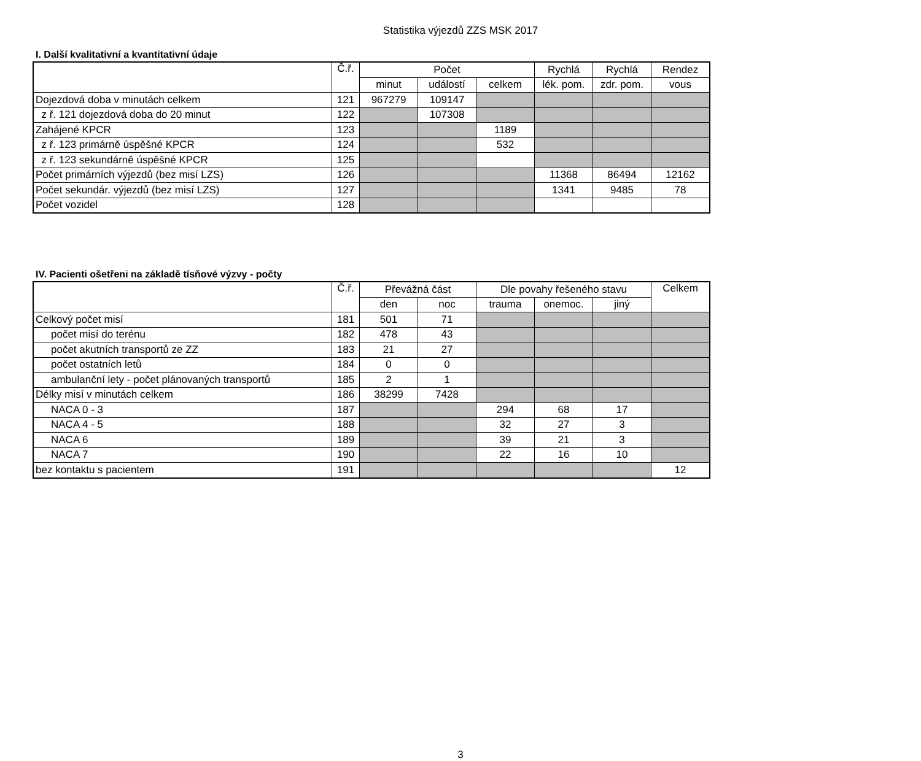Statistika výjezdů ZZS MSK 2017
I. Další kvalitativní a kvantitativní údaje
| | Č.ř. | Počet | | | Rychlá | Rychlá | Rendez |
| --- | --- | --- | --- | --- | --- | --- | --- |
| | | minut | událostí | celkem | lék. pom. | zdr. pom. | vous |
| Dojezdová doba v minutách celkem | 121 | 967279 | 109147 | | | | |
| z ř. 121 dojezdová doba do 20 minut | 122 | | 107308 | | | | |
| Zahájené KPCR | 123 | | | 1189 | | | |
| z ř. 123 primárně úspěšné KPCR | 124 | | | 532 | | | |
| z ř. 123 sekundárně úspěšné KPCR | 125 | | | | | | |
| Počet primárních výjezdů (bez misí LZS) | 126 | | | | 11368 | 86494 | 12162 |
| Počet sekundár. výjezdů (bez misí LZS) | 127 | | | | 1341 | 9485 | 78 |
| Počet vozidel | 128 | | | | | | |
IV. Pacienti ošetřeni na základě tísňové výzvy - počty
| | Č.ř. | Převážná část | | Dle povahy řešeného stavu | | | Celkem |
| --- | --- | --- | --- | --- | --- | --- | --- |
| | | den | noc | trauma | onemoc. | jiný | |
| Celkový počet misí | 181 | 501 | 71 | | | | |
| počet misí do terénu | 182 | 478 | 43 | | | | |
| počet akutních transportů ze ZZ | 183 | 21 | 27 | | | | |
| počet ostatních letů | 184 | 0 | 0 | | | | |
| ambulanční lety - počet plánovaných transportů | 185 | 2 | 1 | | | | |
| Délky misí v minutách celkem | 186 | 38299 | 7428 | | | | |
| NACA 0 - 3 | 187 | | | 294 | 68 | 17 | |
| NACA 4 - 5 | 188 | | | 32 | 27 | 3 | |
| NACA 6 | 189 | | | 39 | 21 | 3 | |
| NACA 7 | 190 | | | 22 | 16 | 10 | |
| bez kontaktu s pacientem | 191 | | | | | | 12 |
3